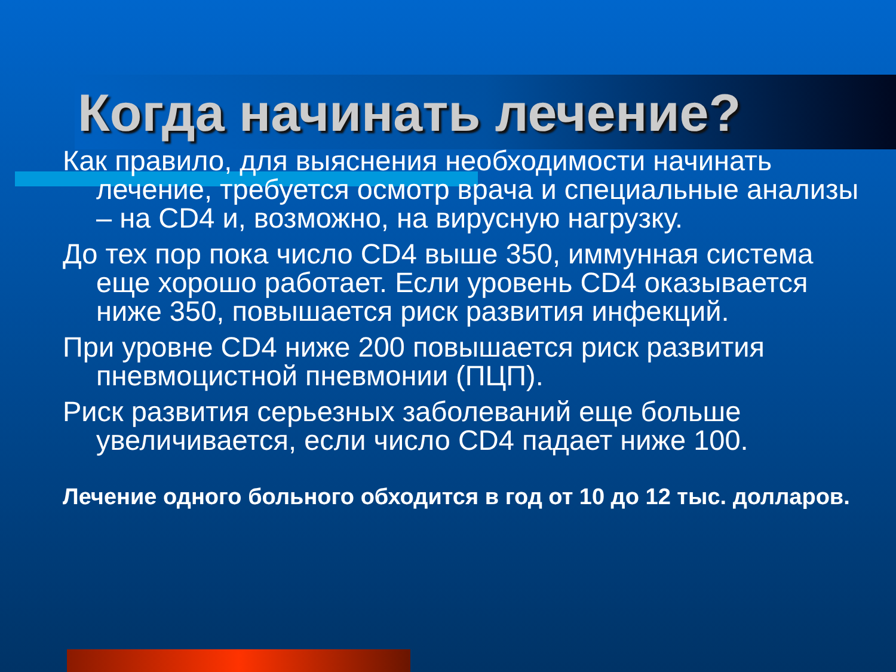Когда начинать лечение?
Как правило, для выяснения необходимости начинать лечение, требуется осмотр врача и специальные анализы – на CD4 и, возможно, на вирусную нагрузку.
До тех пор пока число CD4 выше 350, иммунная система еще хорошо работает. Если уровень CD4 оказывается ниже 350, повышается риск развития инфекций.
При уровне CD4 ниже 200 повышается риск развития пневмоцистной пневмонии (ПЦП).
Риск развития серьезных заболеваний еще больше увеличивается, если число CD4 падает ниже 100.
Лечение одного больного обходится в год от 10 до 12 тыс. долларов.